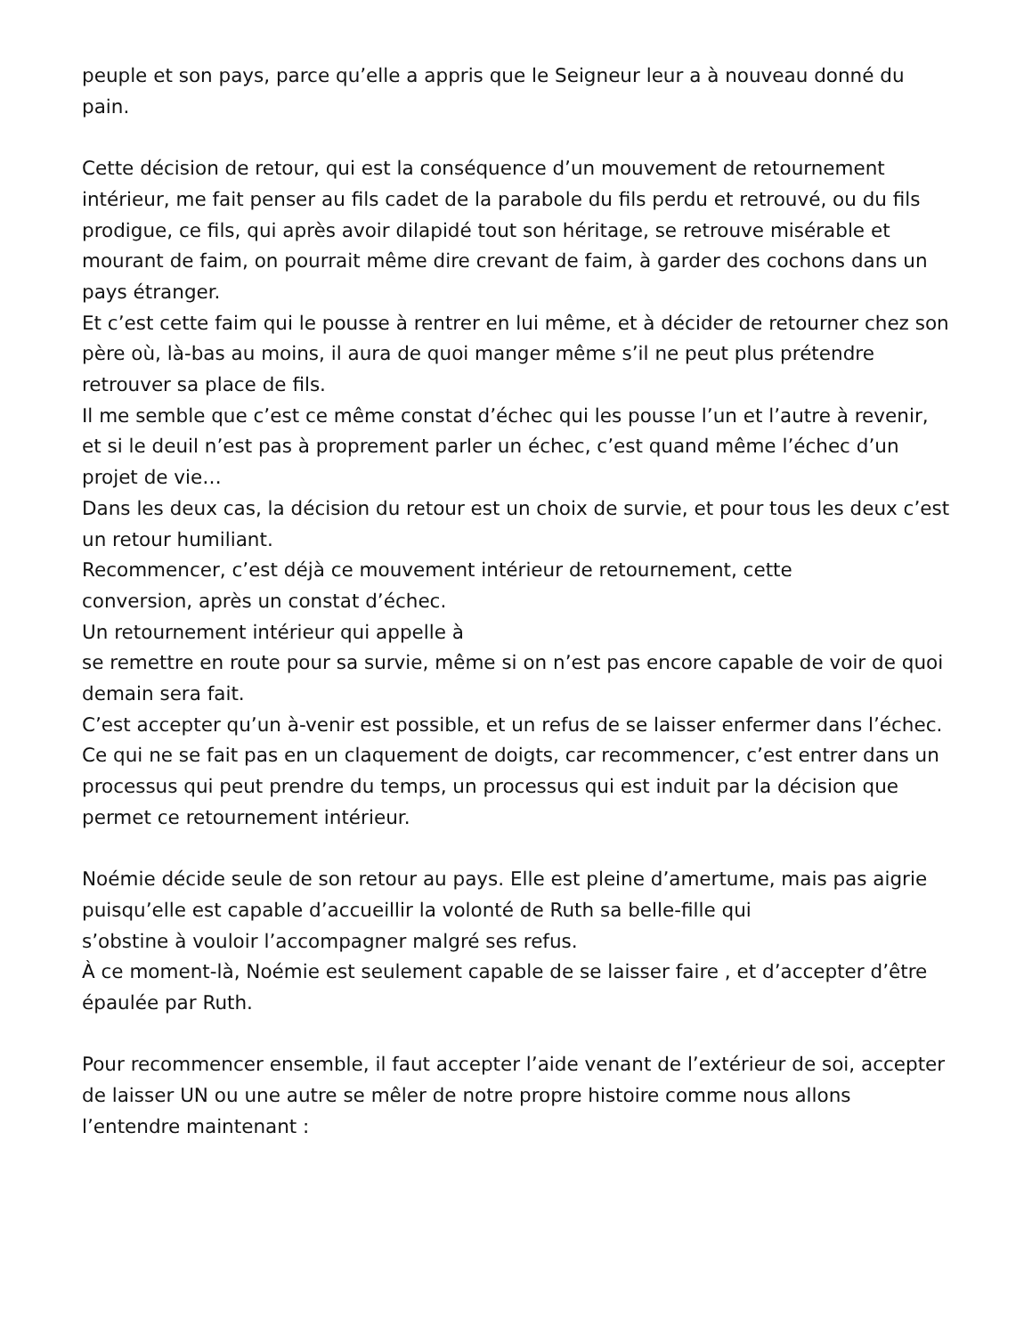peuple et son pays, parce qu’elle a appris que le Seigneur leur a à nouveau donné du pain.
Cette décision de retour, qui est la conséquence d’un mouvement de retournement intérieur, me fait penser au fils cadet de la parabole du fils perdu et retrouvé, ou du fils prodigue, ce fils, qui après avoir dilapidé tout son héritage, se retrouve misérable et mourant de faim, on pourrait même dire crevant de faim, à garder des cochons dans un pays étranger.
Et c’est cette faim qui le pousse à rentrer en lui même, et à décider de retourner chez son père où, là-bas au moins, il aura de quoi manger même s’il ne peut plus prétendre retrouver sa place de fils.
Il me semble que c’est ce même constat d’échec qui les pousse l’un et l’autre à revenir, et si le deuil n’est pas à proprement parler un échec, c’est quand même l’échec d’un projet de vie…
Dans les deux cas, la décision du retour est un choix de survie, et pour tous les deux c’est un retour humiliant.
Recommencer, c’est déjà ce mouvement intérieur de retournement, cette
conversion, après un constat d’échec.
Un retournement intérieur qui appelle à
se remettre en route pour sa survie, même si on n’est pas encore capable de voir de quoi demain sera fait.
C’est accepter qu’un à-venir est possible, et un refus de se laisser enfermer dans l’échec.
Ce qui ne se fait pas en un claquement de doigts, car recommencer, c’est entrer dans un processus qui peut prendre du temps, un processus qui est induit par la décision que permet ce retournement intérieur.
Noémie décide seule de son retour au pays. Elle est pleine d’amertume, mais pas aigrie puisqu’elle est capable d’accueillir la volonté de Ruth sa belle-fille qui
s’obstine à vouloir l’accompagner malgré ses refus.
À ce moment-là, Noémie est seulement capable de se laisser faire , et d’accepter d’être épaulée par Ruth.
Pour recommencer ensemble, il faut accepter l’aide venant de l’extérieur de soi, accepter de laisser UN ou une autre se mêler de notre propre histoire comme nous allons l’entendre maintenant :